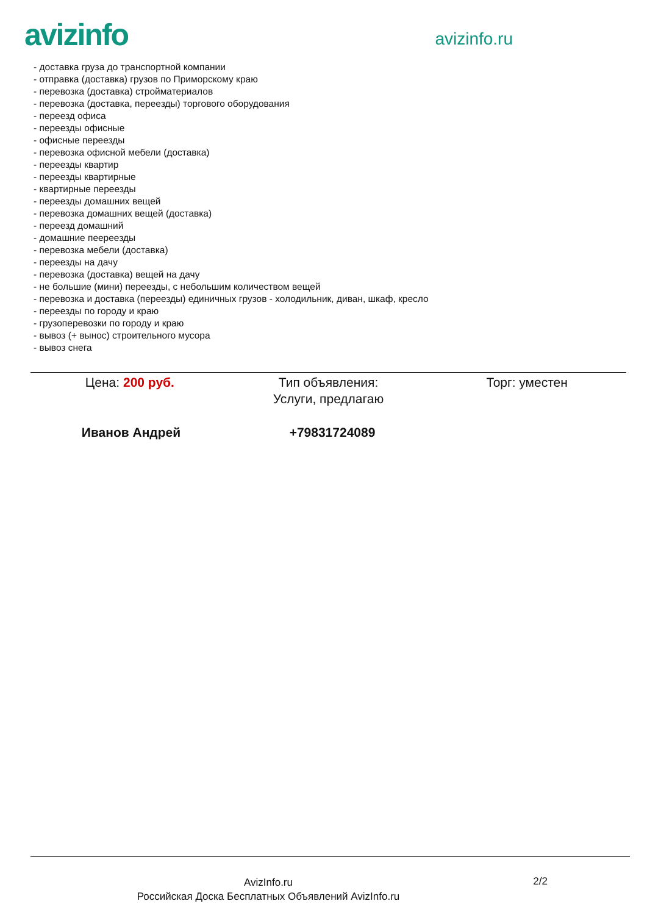avizinfo
avizinfo.ru
- доставка груза до транспортной компании
- отправка (доставка) грузов по Приморскому краю
- перевозка (доставка) стройматериалов
- перевозка (доставка, переезды) торгового оборудования
- переезд офиса
- переезды офисные
- офисные переезды
- перевозка офисной мебели (доставка)
- переезды квартир
- переезды квартирные
- квартирные переезды
- переезды домашних вещей
- перевозка домашних вещей (доставка)
- переезд домашний
- домашние пеереезды
- перевозка мебели (доставка)
- переезды на дачу
- перевозка (доставка) вещей на дачу
- не большие (мини) переезды, с небольшим количеством вещей
- перевозка и доставка (переезды) единичных грузов - холодильник, диван, шкаф, кресло
- переезды по городу и краю
- грузоперевозки по городу и краю
- вывоз (+ вынос) строительного мусора
- вывоз снега
Цена: 200 руб. Тип объявления:
Услуги, предлагаю
Торг: уместен
Иванов Андрей +79831724089
AvizInfo.ru
Российская Доска Бесплатных Объявлений AvizInfo.ru
2/2